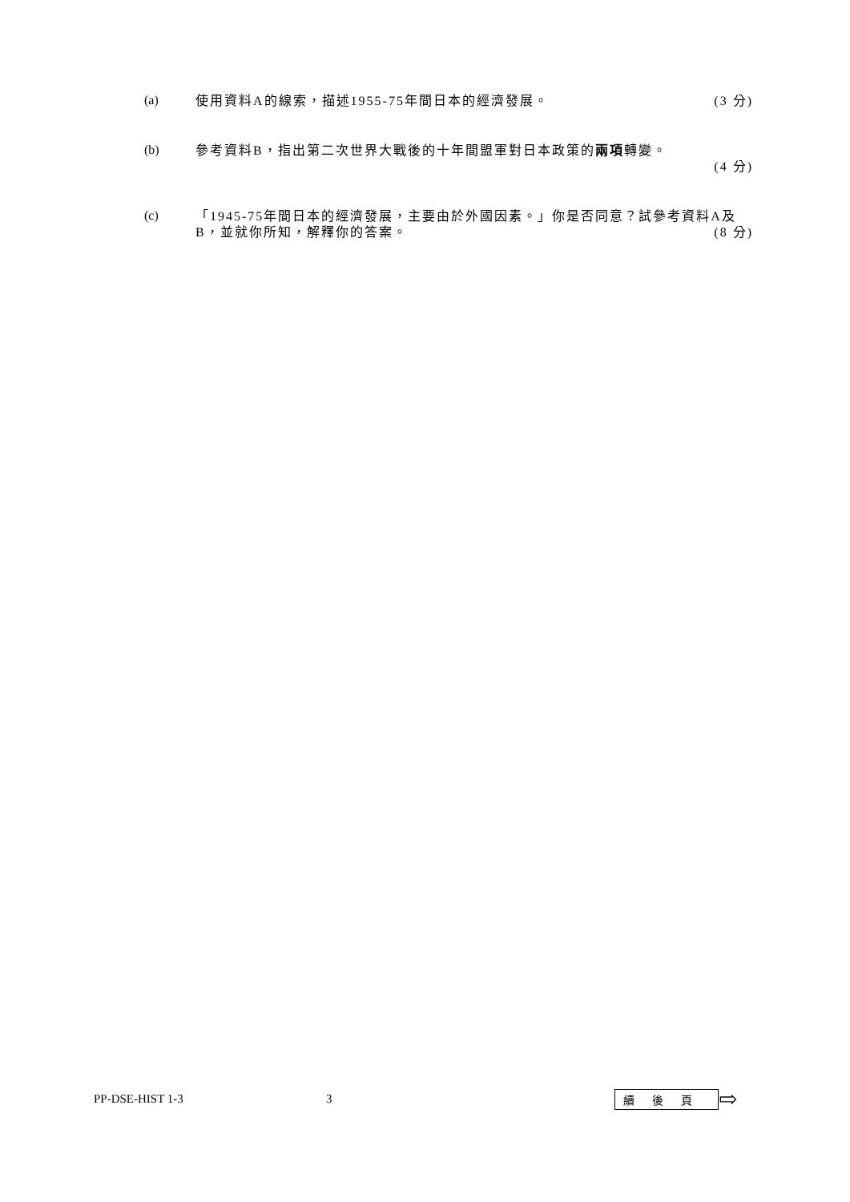(a)
使用資料A的線索，描述1955-75年間日本的經濟發展。 (3 分)
(b)
參考資料B，指出第二次世界大戰後的十年間盟軍對日本政策的兩項轉變。
(4 分)
(c)
「1945-75年間日本的經濟發展，主要由於外國因素。」你是否同意？試參考資料A及B，並就你所知，解釋你的答案。
(8 分)
PP-DSE-HIST 1-3 3 續後頁 ⇨